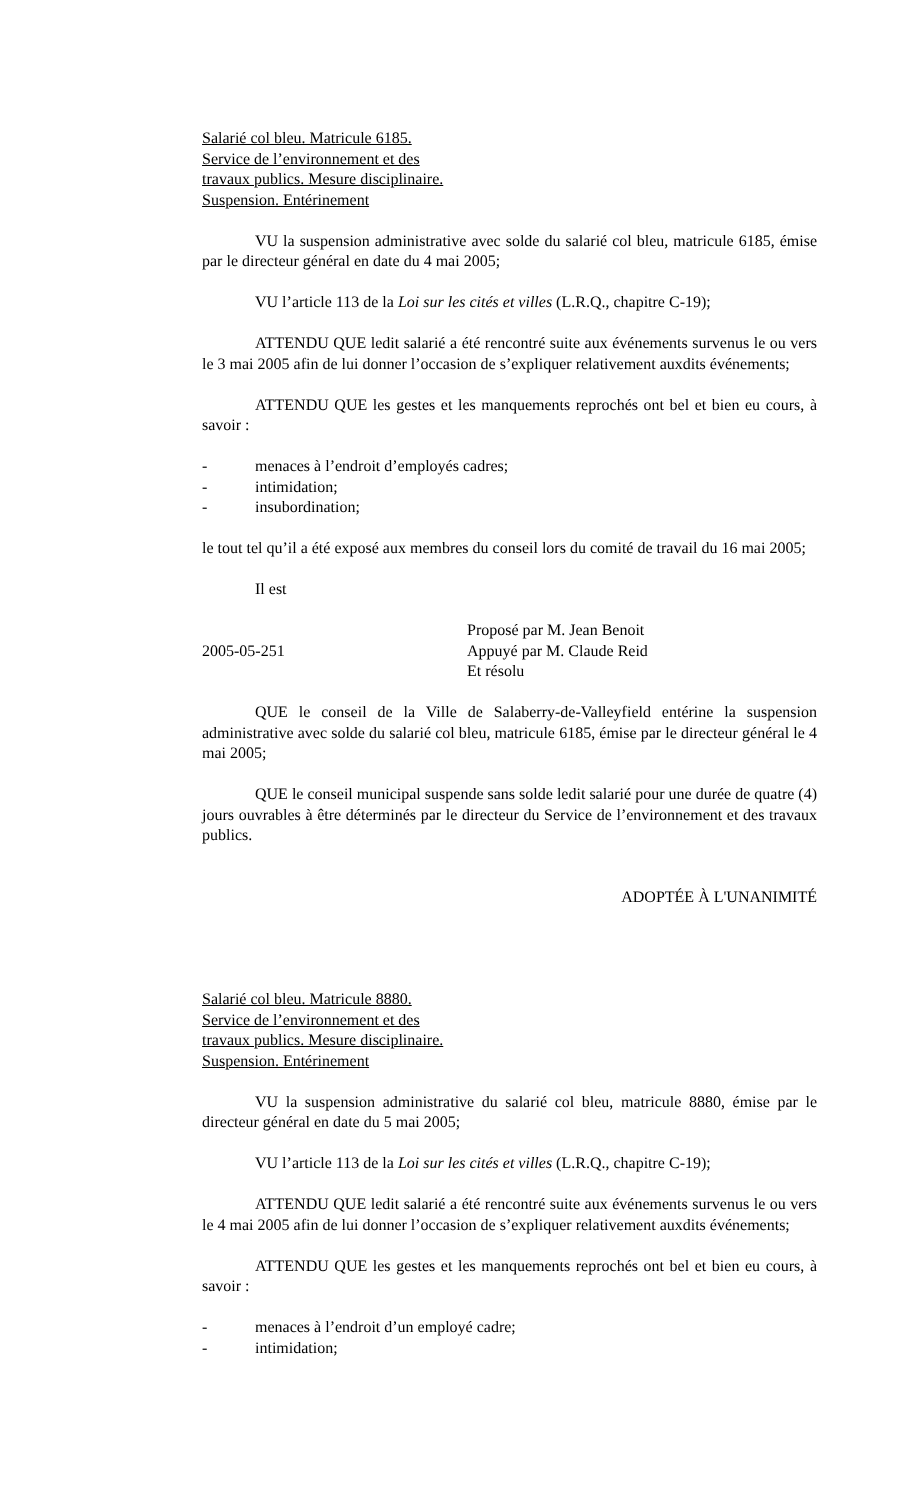Salarié col bleu. Matricule 6185.
Service de l’environnement et des
travaux publics. Mesure disciplinaire.
Suspension. Entérinement
VU la suspension administrative avec solde du salarié col bleu, matricule 6185, émise par le directeur général en date du 4 mai 2005;
VU l’article 113 de la Loi sur les cités et villes (L.R.Q., chapitre C-19);
ATTENDU QUE ledit salarié a été rencontré suite aux événements survenus le ou vers le 3 mai 2005 afin de lui donner l’occasion de s’expliquer relativement auxdits événements;
ATTENDU QUE les gestes et les manquements reprochés ont bel et bien eu cours, à savoir :
- menaces à l’endroit d’employés cadres;
- intimidation;
- insubordination;
le tout tel qu’il a été exposé aux membres du conseil lors du comité de travail du 16 mai 2005;
Il est
2005-05-251
Proposé par M. Jean Benoit
Appuyé par M. Claude Reid
Et résolu
QUE le conseil de la Ville de Salaberry-de-Valleyfield entérine la suspension administrative avec solde du salarié col bleu, matricule 6185, émise par le directeur général le 4 mai 2005;
QUE le conseil municipal suspende sans solde ledit salarié pour une durée de quatre (4) jours ouvrables à être déterminés par le directeur du Service de l’environnement et des travaux publics.
ADOPTÉE À L'UNANIMITÉ
Salarié col bleu. Matricule 8880.
Service de l’environnement et des
travaux publics. Mesure disciplinaire.
Suspension. Entérinement
VU la suspension administrative du salarié col bleu, matricule 8880, émise par le directeur général en date du 5 mai 2005;
VU l’article 113 de la Loi sur les cités et villes (L.R.Q., chapitre C-19);
ATTENDU QUE ledit salarié a été rencontré suite aux événements survenus le ou vers le 4 mai 2005 afin de lui donner l’occasion de s’expliquer relativement auxdits événements;
ATTENDU QUE les gestes et les manquements reprochés ont bel et bien eu cours, à savoir :
- menaces à l’endroit d’un employé cadre;
- intimidation;